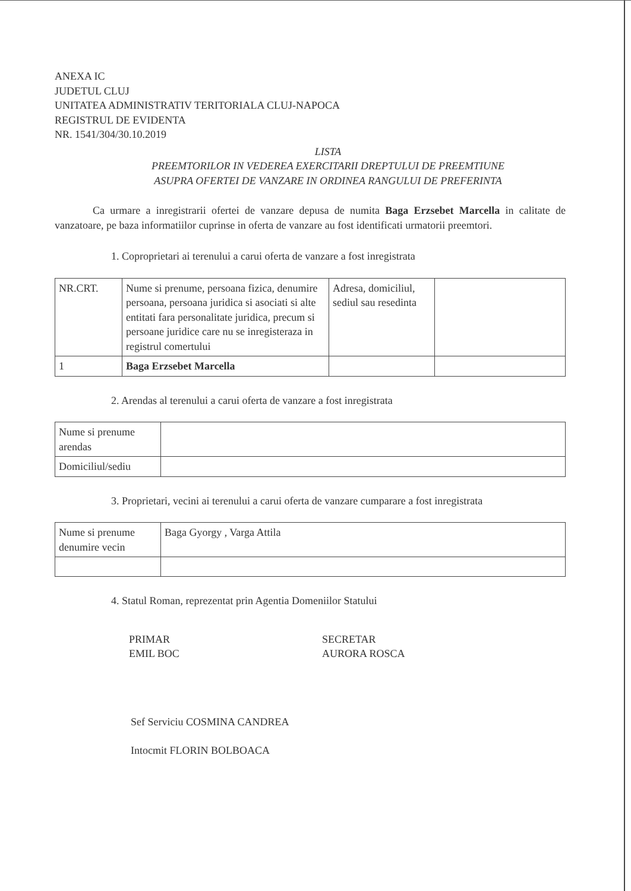ANEXA IC
JUDETUL CLUJ
UNITATEA ADMINISTRATIV TERITORIALA CLUJ-NAPOCA
REGISTRUL DE EVIDENTA
NR. 1541/304/30.10.2019
LISTA
PREEMTORILOR IN VEDEREA EXERCITARII DREPTULUI DE PREEMTIUNE
ASUPRA OFERTEI DE VANZARE IN ORDINEA RANGULUI DE PREFERINTA
Ca urmare a inregistrarii ofertei de vanzare depusa de numita Baga Erzsebet Marcella in calitate de vanzatoare, pe baza informatiilor cuprinse in oferta de vanzare au fost identificati urmatorii preemtori.
1. Coproprietari ai terenului a carui oferta de vanzare a fost inregistrata
| NR.CRT. | Nume si prenume, persoana fizica, denumire persoana, persoana juridica si asociati si alte entitati fara personalitate juridica, precum si persoane juridice care nu se inregisteraza in registrul comertului | Adresa, domiciliul, sediul sau resedinta | |
| 1 | Baga Erzsebet Marcella | | |
2. Arendas al terenului a carui oferta de vanzare a fost inregistrata
| Nume si prenume arendas | |
| Domiciliul/sediu | |
3. Proprietari, vecini ai terenului a carui oferta de vanzare cumparare a fost inregistrata
| Nume si prenume denumire vecin | Baga Gyorgy , Varga Attila |
4. Statul Roman, reprezentat prin Agentia Domeniilor Statului
PRIMAR
EMIL BOC
SECRETAR
AURORA ROSCA
Sef Serviciu COSMINA CANDREA
Intocmit FLORIN BOLBOACA